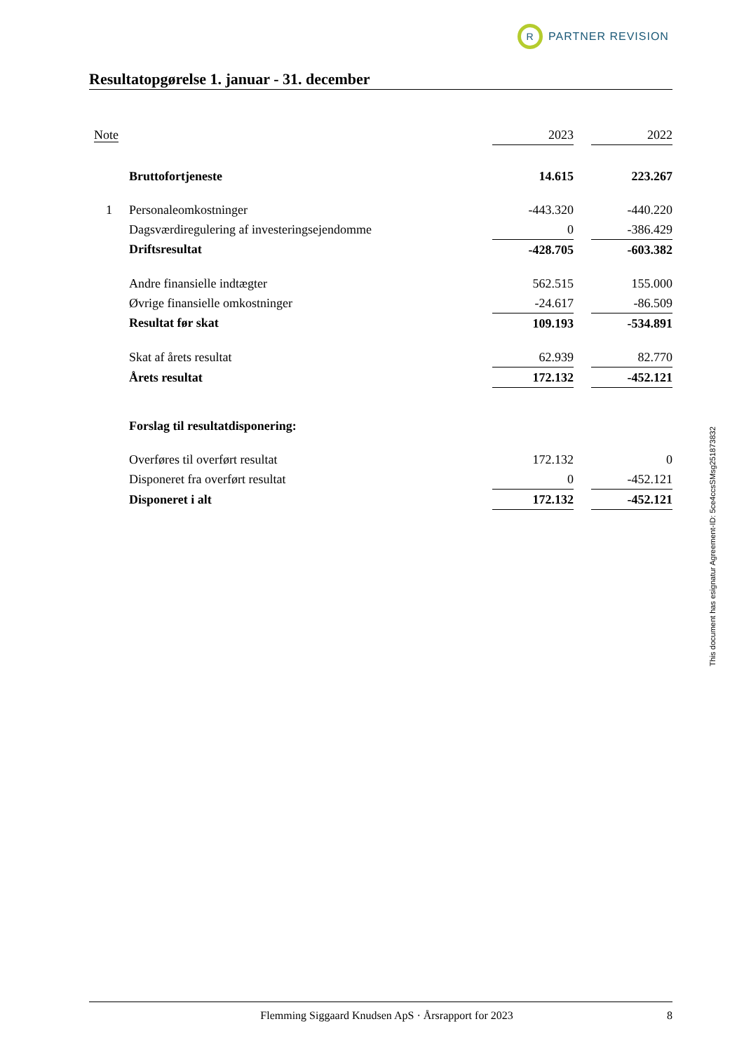R
PARTNER REVISION
Resultatopgørelse 1. januar - 31. december
| Note | | 2023 | | 2022 |
| --- | --- | --- | --- | --- |
| | Bruttofortjeneste | 14.615 | | 223.267 |
| 1 | Personaleomkostninger | -443.320 | | -440.220 |
| | Dagsværdiregulering af investeringsejendomme | 0 | | -386.429 |
| | Driftsresultat | -428.705 | | -603.382 |
| | Andre finansielle indtægter | 562.515 | | 155.000 |
| | Øvrige finansielle omkostninger | -24.617 | | -86.509 |
| | Resultat før skat | 109.193 | | -534.891 |
| | Skat af årets resultat | 62.939 | | 82.770 |
| | Årets resultat | 172.132 | | -452.121 |
| | Forslag til resultatdisponering: | | | |
| | Overføres til overført resultat | 172.132 | | 0 |
| | Disponeret fra overført resultat | 0 | | -452.121 |
| | Disponeret i alt | 172.132 | | -452.121 |
This document has esignatur Agreement-ID: 5ce4ccsSMsg251873832
Flemming Siggaard Knudsen ApS · Årsrapport for 2023 8